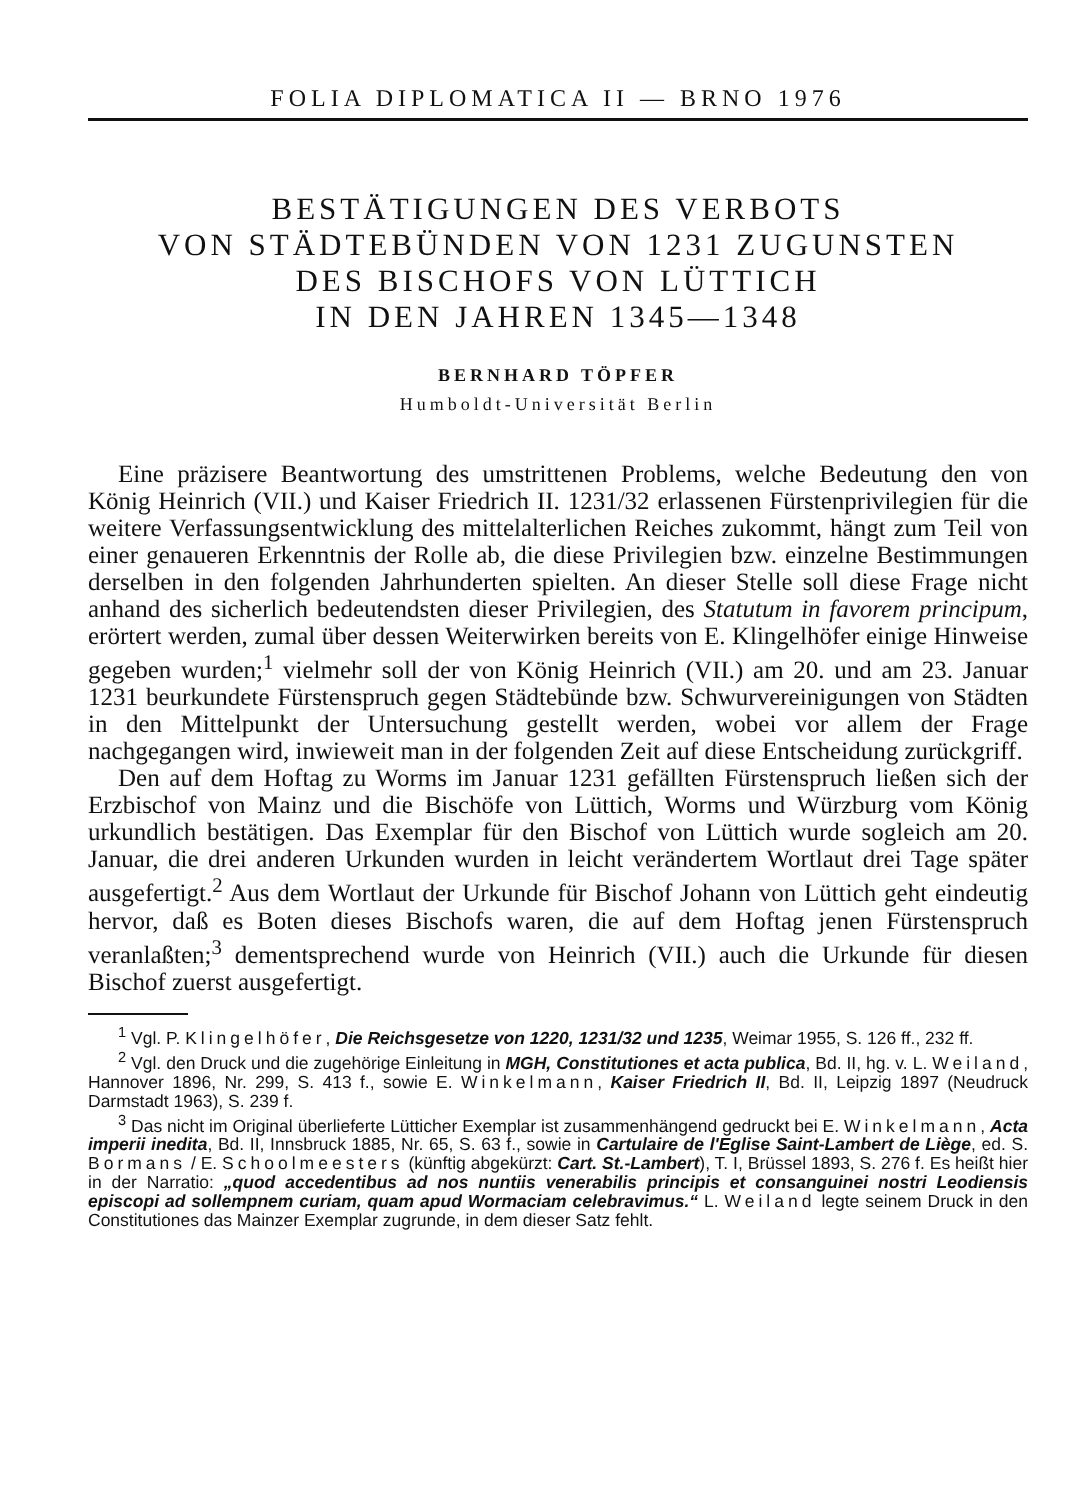FOLIA DIPLOMATICA II — BRNO 1976
BESTÄTIGUNGEN DES VERBOTS
VON STÄDTEBÜNDEN VON 1231 ZUGUNSTEN
DES BISCHOFS VON LÜTTICH
IN DEN JAHREN 1345—1348
BERNHARD TÖPFER
Humboldt-Universität Berlin
Eine präzisere Beantwortung des umstrittenen Problems, welche Bedeutung den von König Heinrich (VII.) und Kaiser Friedrich II. 1231/32 erlassenen Fürstenprivilegien für die weitere Verfassungsentwicklung des mittelalterlichen Reiches zukommt, hängt zum Teil von einer genaueren Erkenntnis der Rolle ab, die diese Privilegien bzw. einzelne Bestimmungen derselben in den folgenden Jahrhunderten spielten. An dieser Stelle soll diese Frage nicht anhand des sicherlich bedeutendsten dieser Privilegien, des Statutum in favorem principum, erörtert werden, zumal über dessen Weiterwirken bereits von E. Klingelhöfer einige Hinweise gegeben wurden;<sup>1</sup> vielmehr soll der von König Heinrich (VII.) am 20. und am 23. Januar 1231 beurkundete Fürstenspruch gegen Städtebünde bzw. Schwurvereinigungen von Städten in den Mittelpunkt der Untersuchung gestellt werden, wobei vor allem der Frage nachgegangen wird, inwieweit man in der folgenden Zeit auf diese Entscheidung zurückgriff.
Den auf dem Hoftag zu Worms im Januar 1231 gefällten Fürstenspruch ließen sich der Erzbischof von Mainz und die Bischöfe von Lüttich, Worms und Würzburg vom König urkundlich bestätigen. Das Exemplar für den Bischof von Lüttich wurde sogleich am 20. Januar, die drei anderen Urkunden wurden in leicht verändertem Wortlaut drei Tage später ausgefertigt.<sup>2</sup> Aus dem Wortlaut der Urkunde für Bischof Johann von Lüttich geht eindeutig hervor, daß es Boten dieses Bischofs waren, die auf dem Hoftag jenen Fürstenspruch veranlaßten;<sup>3</sup> dementsprechend wurde von Heinrich (VII.) auch die Urkunde für diesen Bischof zuerst ausgefertigt.
<sup>1</sup> Vgl. P. Klingelhöfer, Die Reichsgesetze von 1220, 1231/32 und 1235, Weimar 1955, S. 126 ff., 232 ff.
<sup>2</sup> Vgl. den Druck und die zugehörige Einleitung in MGH, Constitutiones et acta publica, Bd. II, hg. v. L. Weiland, Hannover 1896, Nr. 299, S. 413 f., sowie E. Winkelmann, Kaiser Friedrich II, Bd. II, Leipzig 1897 (Neudruck Darmstadt 1963), S. 239 f.
<sup>3</sup> Das nicht im Original überlieferte Lütticher Exemplar ist zusammenhängend gedruckt bei E. Winkelmann, Acta imperii inedita, Bd. II, Innsbruck 1885, Nr. 65, S. 63 f., sowie in Cartulaire de l'Eglise Saint-Lambert de Liège, ed. S. Bormans / E. Schoolmeesters (künftig abgekürzt: Cart. St.-Lambert), T. I, Brüssel 1893, S. 276 f. Es heißt hier in der Narratio: „quod accedentibus ad nos nuntiis venerabilis principis et consanguinei nostri Leodiensis episcopi ad sollempnem curiam, quam apud Wormaciam celebravimus.“ L. Weiland legte seinem Druck in den Constitutiones das Mainzer Exemplar zugrunde, in dem dieser Satz fehlt.